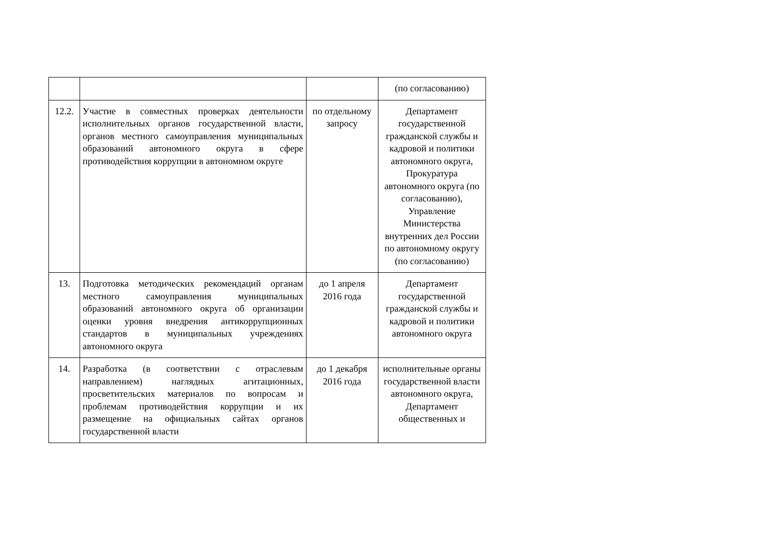| | | | (по согласованию) |
| 12.2. | Участие в совместных проверках деятельности исполнительных органов государственной власти, органов местного самоуправления муниципальных образований автономного округа в сфере противодействия коррупции в автономном округе | по отдельному запросу | Департамент государственной гражданской службы и кадровой и политики автономного округа, Прокуратура автономного округа (по согласованию), Управление Министерства внутренних дел России по автономному округу (по согласованию) |
| 13. | Подготовка методических рекомендаций органам местного самоуправления муниципальных образований автономного округа об организации оценки уровня внедрения антикоррупционных стандартов в муниципальных учреждениях автономного округа | до 1 апреля 2016 года | Департамент государственной гражданской службы и кадровой и политики автономного округа |
| 14. | Разработка (в соответствии с отраслевым направлением) наглядных агитационных, просветительских материалов по вопросам и проблемам противодействия коррупции и их размещение на официальных сайтах органов государственной власти | до 1 декабря 2016 года | исполнительные органы государственной власти автономного округа, Департамент общественных и |